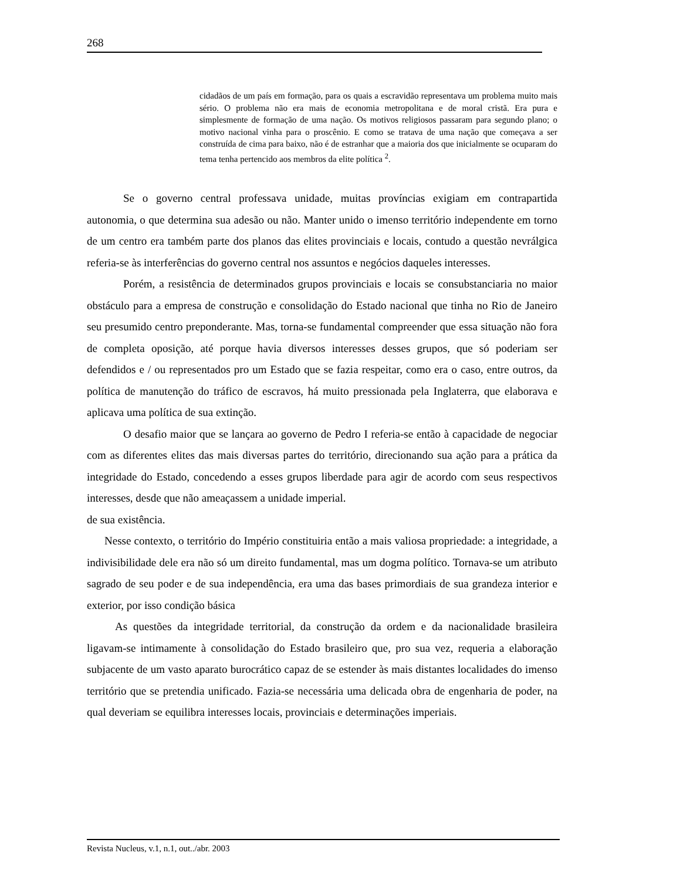268
cidadãos de um país em formação, para os quais a escravidão representava um problema muito mais sério. O problema não era mais de economia metropolitana e de moral cristã. Era pura e simplesmente de formação de uma nação. Os motivos religiosos passaram para segundo plano; o motivo nacional vinha para o proscênio. E como se tratava de uma nação que começava a ser construída de cima para baixo, não é de estranhar que a maioria dos que inicialmente se ocuparam do tema tenha pertencido aos membros da elite política <sup>2</sup>.
Se o governo central professava unidade, muitas províncias exigiam em contrapartida autonomia, o que determina sua adesão ou não. Manter unido o imenso território independente em torno de um centro era também parte dos planos das elites provinciais e locais, contudo a questão nevrálgica referia-se às interferências do governo central nos assuntos e negócios daqueles interesses.
Porém, a resistência de determinados grupos provinciais e locais se consubstanciaria no maior obstáculo para a empresa de construção e consolidação do Estado nacional que tinha no Rio de Janeiro seu presumido centro preponderante. Mas, torna-se fundamental compreender que essa situação não fora de completa oposição, até porque havia diversos interesses desses grupos, que só poderiam ser defendidos e / ou representados pro um Estado que se fazia respeitar, como era o caso, entre outros, da política de manutenção do tráfico de escravos, há muito pressionada pela Inglaterra, que elaborava e aplicava uma política de sua extinção.
O desafio maior que se lançara ao governo de Pedro I referia-se então à capacidade de negociar com as diferentes elites das mais diversas partes do território, direcionando sua ação para a prática da integridade do Estado, concedendo a esses grupos liberdade para agir de acordo com seus respectivos interesses, desde que não ameaçassem a unidade imperial.
de sua existência.
Nesse contexto, o território do Império constituiria então a mais valiosa propriedade: a integridade, a indivisibilidade dele era não só um direito fundamental, mas um dogma político. Tornava-se um atributo sagrado de seu poder e de sua independência, era uma das bases primordiais de sua grandeza interior e exterior, por isso condição básica
As questões da integridade territorial, da construção da ordem e da nacionalidade brasileira ligavam-se intimamente à consolidação do Estado brasileiro que, pro sua vez, requeria a elaboração subjacente de um vasto aparato burocrático capaz de se estender às mais distantes localidades do imenso território que se pretendia unificado. Fazia-se necessária uma delicada obra de engenharia de poder, na qual deveriam se equilibra interesses locais, provinciais e determinações imperiais.
Revista Nucleus, v.1, n.1, out../abr. 2003